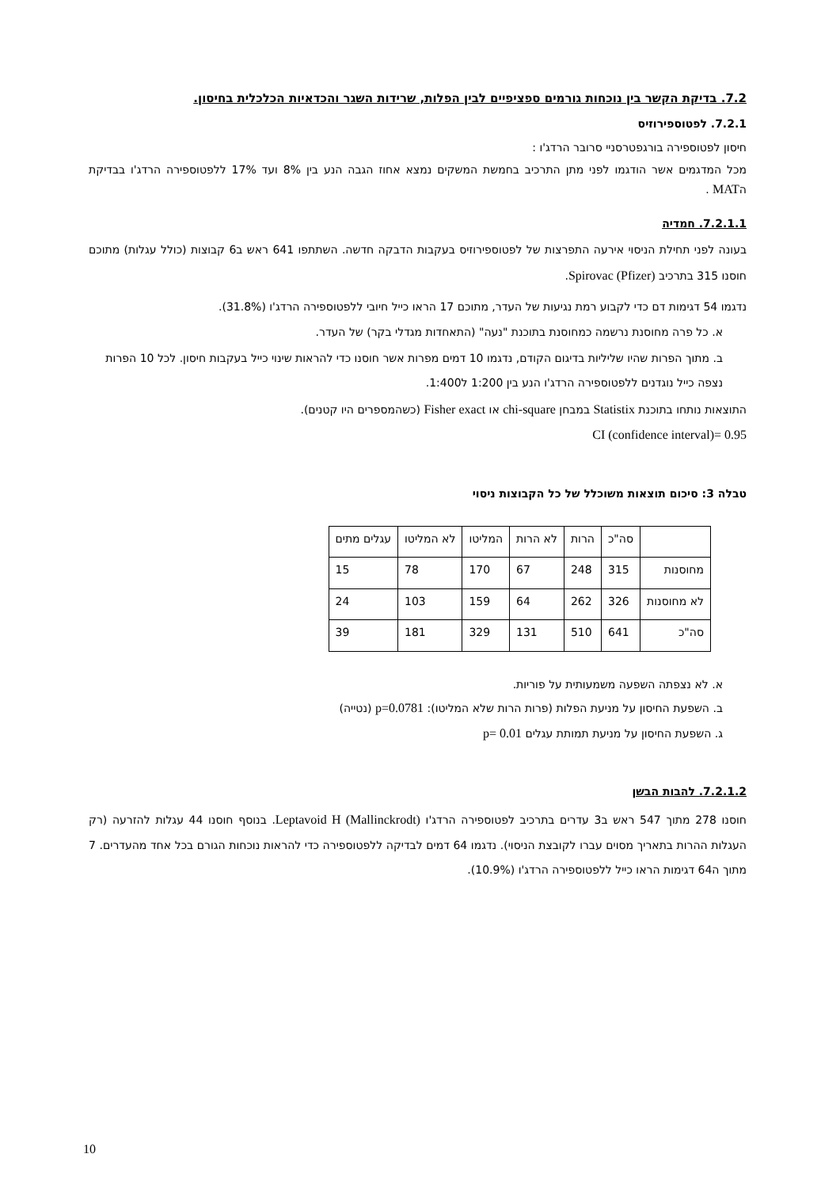7.2. בדיקת הקשר בין נוכחות גורמים ספציפיים לבין הפלות, שרידות השגר והכדאיות הכלכלית בחיסון.
7.2.1. לפטוספירוזיס
חיסון לפטוספירה בורגפטרסניי סרובר הרדג'ו :
מכל המדגמים אשר הודגמו לפני מתן התרכיב בחמשת המשקים נמצא אחוז הגבה הנע בין 8% ועד 17% ללפטוספירה הרדג'ו בבדיקת הMAT .
7.2.1.1. חמדיה
בעונה לפני תחילת הניסוי אירעה התפרצות של לפטוספירוזיס בעקבות הדבקה חדשה. השתתפו 641 ראש ב6 קבוצות (כולל עגלות) מתוכם חוסנו 315 בתרכיב Spirovac (Pfizer).
נדגמו 54 דגימות דם כדי לקבוע רמת נגיעות של העדר, מתוכם 17 הראו כייל חיובי ללפטוספירה הרדג'ו (31.8%).
א. כל פרה מחוסנת נרשמה כמחוסנת בתוכנת "נעה" (התאחדות מגדלי בקר) של העדר.
ב. מתוך הפרות שהיו שליליות בדיגום הקודם, נדגמו 10 דמים מפרות אשר חוסנו כדי להראות שינוי כייל בעקבות חיסון. לכל 10 הפרות נצפה כייל נוגדנים ללפטוספירה הרדג'ו הנע בין 1:200 ל1:400.
התוצאות נותחו בתוכנת Statistix במבחן chi-square או Fisher exact (כשהמספרים היו קטנים).
CI (confidence interval)= 0.95
טבלה 3: סיכום תוצאות משוכלל של כל הקבוצות ניסוי
| | סה"כ | הרות | לא הרות | המליטו | לא המליטו | עגלים מתים |
| מחוסנות | 315 | 248 | 67 | 170 | 78 | 15 |
| לא מחוסנות | 326 | 262 | 64 | 159 | 103 | 24 |
| סה"כ | 641 | 510 | 131 | 329 | 181 | 39 |
א. לא נצפתה השפעה משמעותית על פוריות.
ב. השפעת החיסון על מניעת הפלות (פרות הרות שלא המליטו): p=0.0781 (נטייה)
ג. השפעת החיסון על מניעת תמותת עגלים p= 0.01
7.2.1.2. להבות הבשן
חוסנו 278 מתוך 547 ראש ב3 עדרים בתרכיב לפטוספירה הרדג'ו Leptavoid H (Mallinckrodt). בנוסף חוסנו 44 עגלות להזרעה (רק העגלות ההרות בתאריך מסוים עברו לקובצת הניסוי). נדגמו 64 דמים לבדיקה ללפטוספירה כדי להראות נוכחות הגורם בכל אחד מהעדרים. 7 מתוך ה64 דגימות הראו כייל ללפטוספירה הרדג'ו (10.9%).
10